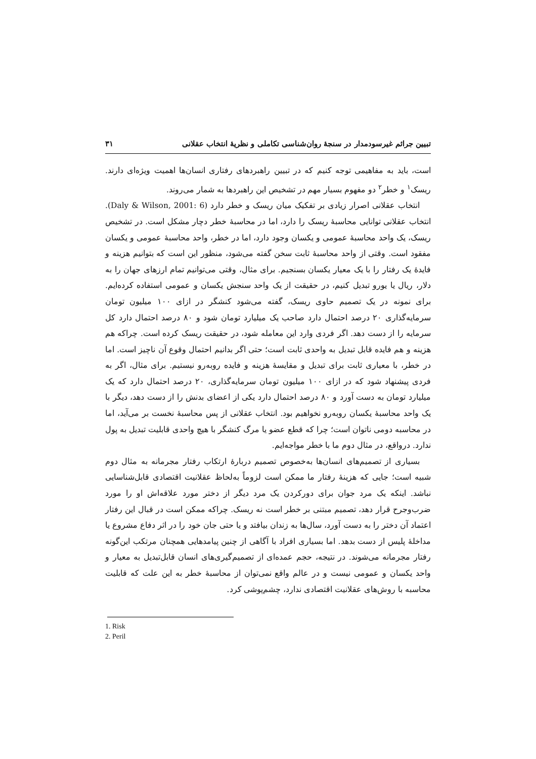تبیین جرائم غیرسودمدار در سنجهٔ روان‌شناسی تکاملی و نظریهٔ انتخاب عقلانی ۳۱
است، باید به مفاهیمی توجه کنیم که در تبیین راهبردهای رفتاری انسان‌ها اهمیت ویژه‌ای دارند. ریسک<sup>۱</sup> و خطر<sup>۲</sup> دو مفهوم بسیار مهم در تشخیص این راهبردها به شمار می‌روند.
انتخاب عقلانی اصرار زیادی بر تفکیک میان ریسک و خطر دارد (Daly & Wilson, 2001: 6). انتخاب عقلانی توانایی محاسبهٔ ریسک را دارد، اما در محاسبهٔ خطر دچار مشکل است. در تشخیص ریسک، یک واحد محاسبهٔ عمومی و یکسان وجود دارد، اما در خطر، واحد محاسبهٔ عمومی و یکسان مفقود است. وقتی از واحد محاسبهٔ ثابت سخن گفته می‌شود، منظور این است که بتوانیم هزینه و فایدهٔ یک رفتار را با یک معیار یکسان بسنجیم. برای مثال، وقتی می‌توانیم تمام ارزهای جهان را به دلار، ریال یا یورو تبدیل کنیم، در حقیقت از یک واحد سنجش یکسان و عمومی استفاده کرده‌ایم. برای نمونه در یک تصمیم حاوی ریسک، گفته می‌شود کنشگر در ازای ۱۰۰ میلیون تومان سرمایه‌گذاری ۲۰ درصد احتمال دارد صاحب یک میلیارد تومان شود و ۸۰ درصد احتمال دارد کل سرمایه را از دست دهد. اگر فردی وارد این معامله شود، در حقیقت ریسک کرده است. چراکه هم هزینه و هم فایده قابل تبدیل به واحدی ثابت است؛ حتی اگر بدانیم احتمال وقوع آن ناچیز است. اما در خطر، با معیاری ثابت برای تبدیل و مقایسهٔ هزینه و فایده روبه‌رو نیستیم. برای مثال، اگر به فردی پیشنهاد شود که در ازای ۱۰۰ میلیون تومان سرمایه‌گذاری، ۲۰ درصد احتمال دارد که یک میلیارد تومان به دست آورد و ۸۰ درصد احتمال دارد یکی از اعضای بدنش را از دست دهد، دیگر با یک واحد محاسبهٔ یکسان روبه‌رو نخواهیم بود. انتخاب عقلانی از پس محاسبهٔ نخست بر می‌آید، اما در محاسبه دومی ناتوان است؛ چرا که قطع عضو یا مرگ کنشگر با هیچ واحدی قابلیت تبدیل به پول ندارد. درواقع، در مثال دوم ما با خطر مواجه‌ایم.
بسیاری از تصمیم‌های انسان‌ها به‌خصوص تصمیم دربارهٔ ارتکاب رفتار مجرمانه به مثال دوم شبیه است؛ جایی که هزینهٔ رفتار ما ممکن است لزوماً به‌لحاظ عقلانیت اقتصادی قابل‌شناسایی نباشد. اینکه یک مرد جوان برای دورکردن یک مرد دیگر از دختر مورد علاقه‌اش او را مورد ضرب‌وجرح قرار دهد، تصمیم مبتنی بر خطر است نه ریسک. چراکه ممکن است در قبال این رفتار اعتماد آن دختر را به دست آورد، سال‌ها به زندان بیافتد و یا حتی جان خود را در اثر دفاع مشروع یا مداخلهٔ پلیس از دست بدهد. اما بسیاری افراد با آگاهی از چنین پیامدهایی همچنان مرتکب این‌گونه رفتار مجرمانه می‌شوند. در نتیجه، حجم عمده‌ای از تصمیم‌گیری‌های انسان قابل‌تبدیل به معیار و واحد یکسان و عمومی نیست و در عالم واقع نمی‌توان از محاسبهٔ خطر به این علت که قابلیت محاسبه با روش‌های عقلانیت اقتصادی ندارد، چشم‌پوشی کرد.
1. Risk
2. Peril